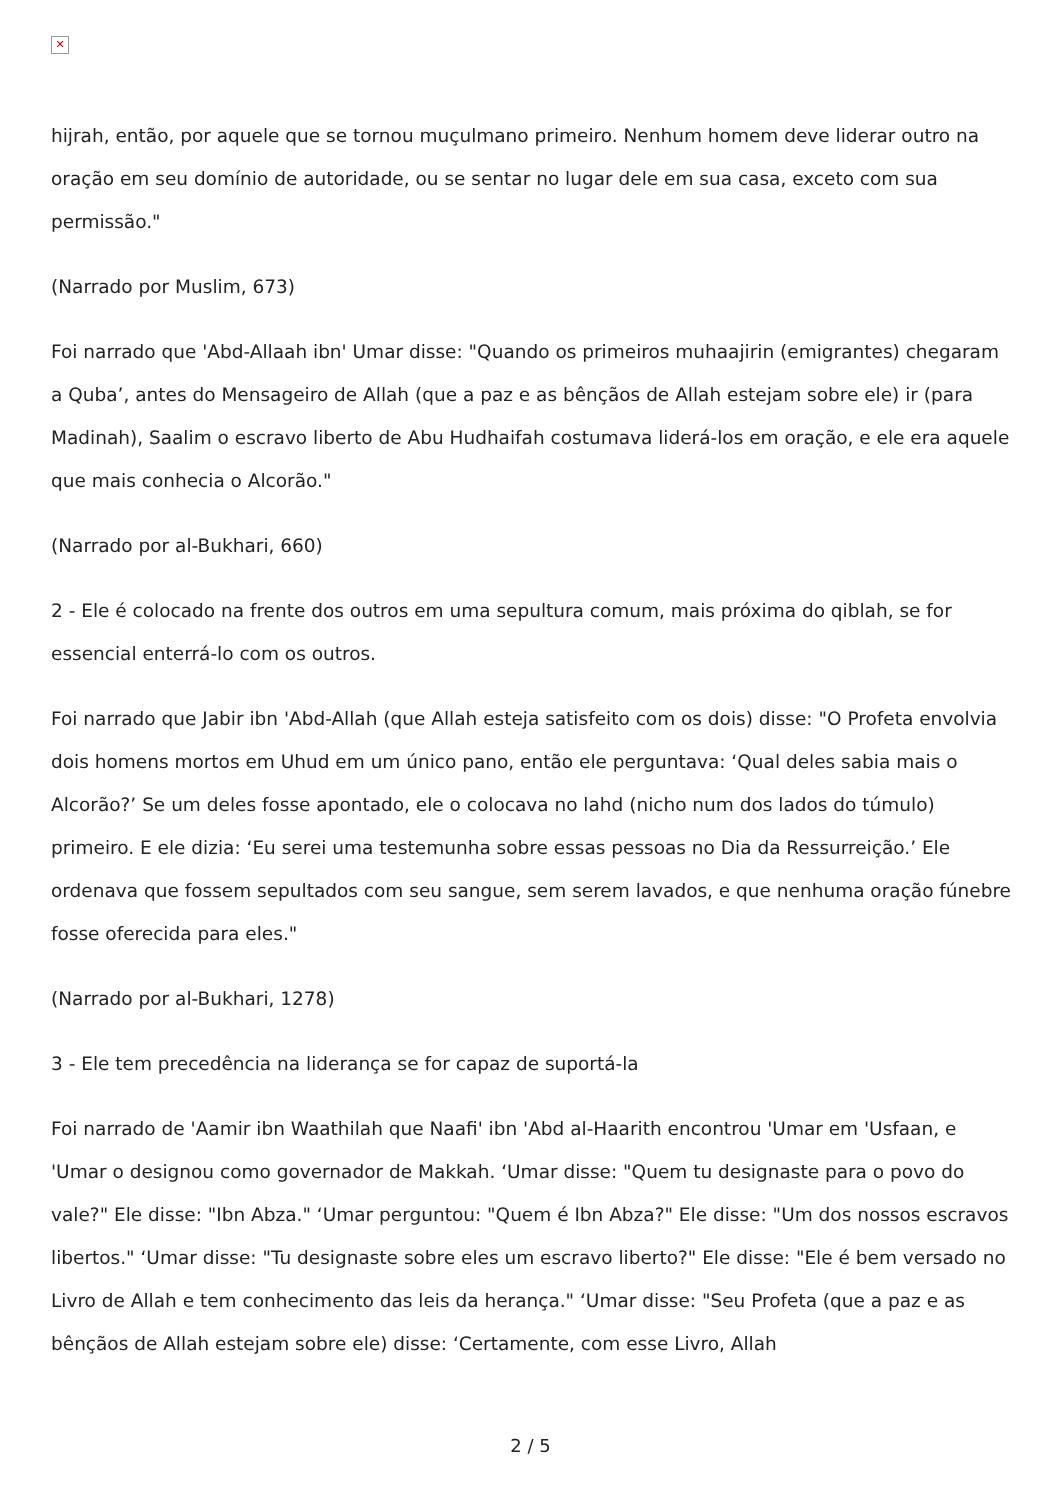✕
hijrah, então, por aquele que se tornou muçulmano primeiro. Nenhum homem deve liderar outro na oração em seu domínio de autoridade, ou se sentar no lugar dele em sua casa, exceto com sua permissão."
(Narrado por Muslim, 673)
Foi narrado que 'Abd-Allaah ibn' Umar disse: "Quando os primeiros muhaajirin (emigrantes) chegaram a Quba’, antes do Mensageiro de Allah (que a paz e as bênçãos de Allah estejam sobre ele) ir (para Madinah), Saalim o escravo liberto de Abu Hudhaifah costumava liderá-los em oração, e ele era aquele que mais conhecia o Alcorão."
(Narrado por al-Bukhari, 660)
2 - Ele é colocado na frente dos outros em uma sepultura comum, mais próxima do qiblah, se for essencial enterrá-lo com os outros.
Foi narrado que Jabir ibn 'Abd-Allah (que Allah esteja satisfeito com os dois) disse: "O Profeta envolvia dois homens mortos em Uhud em um único pano, então ele perguntava: ‘Qual deles sabia mais o Alcorão?’ Se um deles fosse apontado, ele o colocava no lahd (nicho num dos lados do túmulo) primeiro. E ele dizia: ‘Eu serei uma testemunha sobre essas pessoas no Dia da Ressurreição.’ Ele ordenava que fossem sepultados com seu sangue, sem serem lavados, e que nenhuma oração fúnebre fosse oferecida para eles."
(Narrado por al-Bukhari, 1278)
3 - Ele tem precedência na liderança se for capaz de suportá-la
Foi narrado de 'Aamir ibn Waathilah que Naafi' ibn 'Abd al-Haarith encontrou 'Umar em 'Usfaan, e 'Umar o designou como governador de Makkah. ‘Umar disse: "Quem tu designaste para o povo do vale?" Ele disse: "Ibn Abza." ‘Umar perguntou: "Quem é Ibn Abza?" Ele disse: "Um dos nossos escravos libertos." ‘Umar disse: "Tu designaste sobre eles um escravo liberto?" Ele disse: "Ele é bem versado no Livro de Allah e tem conhecimento das leis da herança." ‘Umar disse: "Seu Profeta (que a paz e as bênçãos de Allah estejam sobre ele) disse: ‘Certamente, com esse Livro, Allah
2 / 5